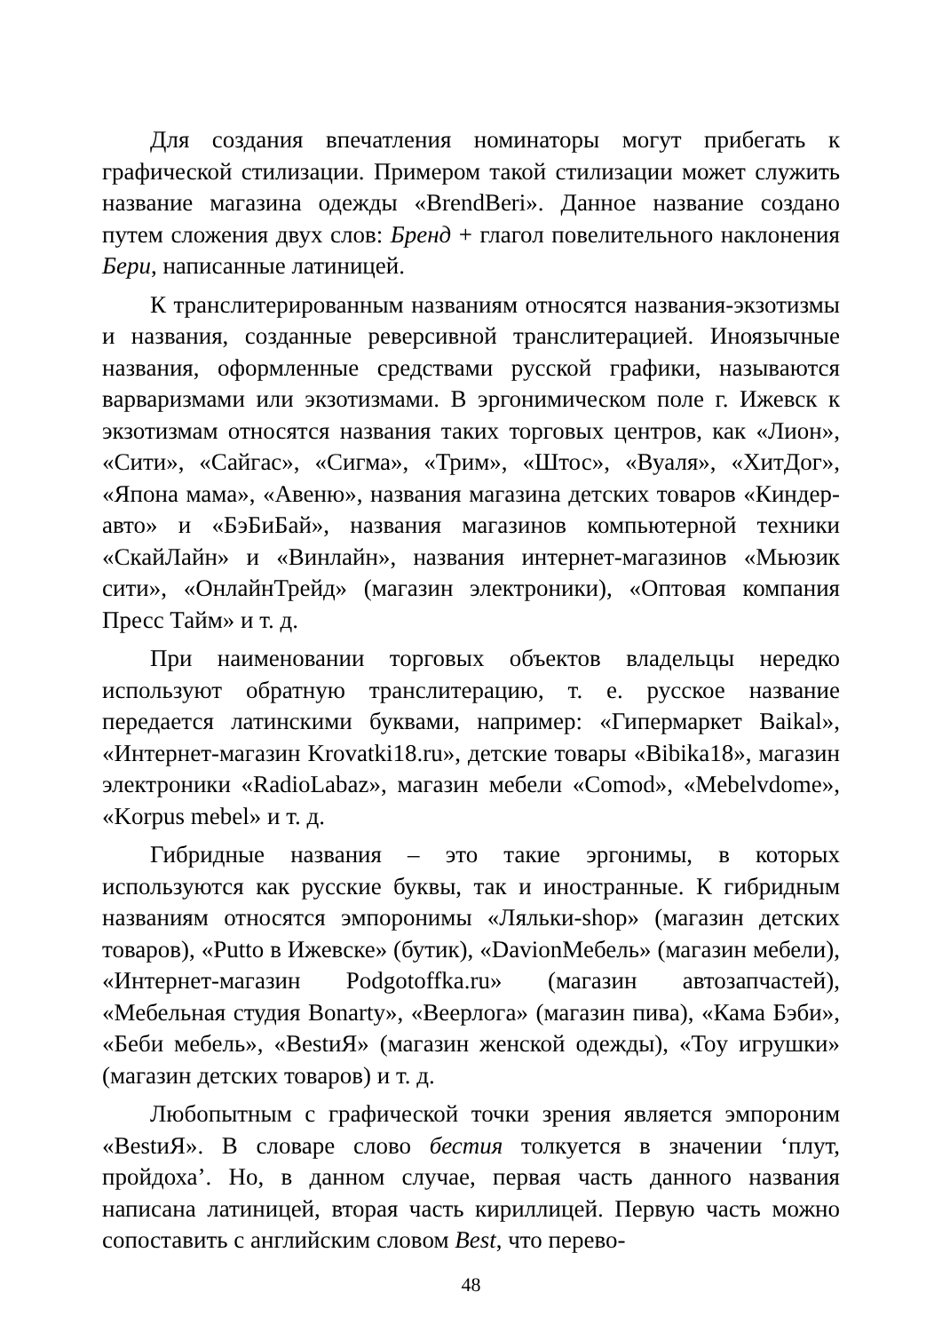Для создания впечатления номинаторы могут прибегать к графической стилизации. Примером такой стилизации может служить название магазина одежды «BrendBeri». Данное название создано путем сложения двух слов: Бренд + глагол повелительного наклонения Бери, написанные латиницей.
К транслитерированным названиям относятся названия-экзотизмы и названия, созданные реверсивной транслитерацией. Иноязычные названия, оформленные средствами русской графики, называются варваризмами или экзотизмами. В эргонимическом поле г. Ижевск к экзотизмам относятся названия таких торговых центров, как «Лион», «Сити», «Сайгас», «Сигма», «Трим», «Штос», «Вуаля», «ХитДог», «Япона мама», «Авеню», названия магазина детских товаров «Киндер-авто» и «БэБиБай», названия магазинов компьютерной техники «СкайЛайн» и «Винлайн», названия интернет-магазинов «Мьюзик сити», «ОнлайнТрейд» (магазин электроники), «Оптовая компания Пресс Тайм» и т. д.
При наименовании торговых объектов владельцы нередко используют обратную транслитерацию, т. е. русское название передается латинскими буквами, например: «Гипермаркет Baikal», «Интернет-магазин Krovatki18.ru», детские товары «Bibika18», магазин электроники «RadioLabaz», магазин мебели «Comod», «Mebelvdome», «Korpus mebel» и т. д.
Гибридные названия – это такие эргонимы, в которых используются как русские буквы, так и иностранные. К гибридным названиям относятся эмпоронимы «Ляльки-shop» (магазин детских товаров), «Putto в Ижевске» (бутик), «DavionМебель» (магазин мебели), «Интернет-магазин Podgotoffka.ru» (магазин автозапчастей), «Мебельная студия Bonarty», «Веерлога» (магазин пива), «Кама Бэби», «Беби мебель», «BestиЯ» (магазин женской одежды), «Toy игрушки» (магазин детских товаров) и т. д.
Любопытным с графической точки зрения является эмпороним «BestиЯ». В словаре слово бестия толкуется в значении ‘плут, пройдоха’. Но, в данном случае, первая часть данного названия написана латиницей, вторая часть кириллицей. Первую часть можно сопоставить с английским словом Best, что перево-
48